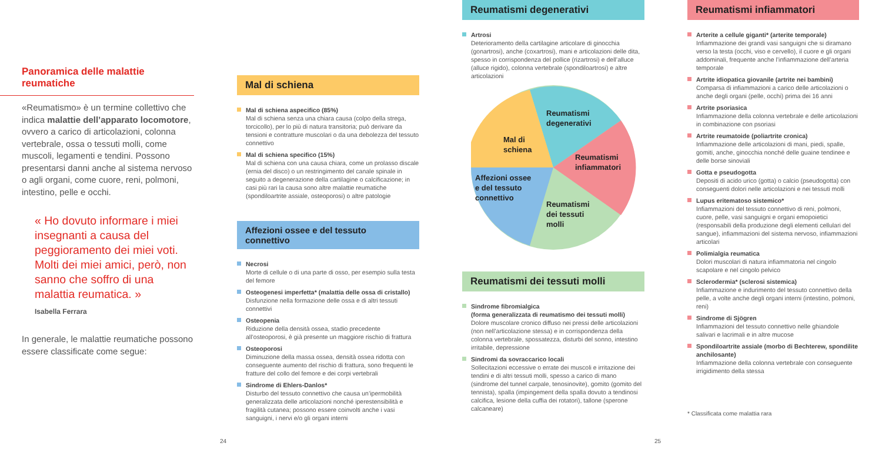Panoramica delle malattie reumatiche
«Reumatismo» è un termine collettivo che indica malattie dell’apparato locomotore, ovvero a carico di articolazioni, colonna vertebrale, ossa o tessuti molli, come muscoli, legamenti e tendini. Possono presentarsi danni anche al sistema nervoso o agli organi, come cuore, reni, polmoni, intestino, pelle e occhi.
« Ho dovuto informare i miei insegnanti a causa del peggioramento dei miei voti. Molti dei miei amici, però, non sanno che soffro di una malattia reumatica. »
Isabella Ferrara
In generale, le malattie reumatiche possono essere classificate come segue:
Mal di schiena
Mal di schiena aspecifico (85%)
Mal di schiena senza una chiara causa (colpo della strega, torcicollo), per lo più di natura transitoria; può derivare da tensioni e contratture muscolari o da una debolezza del tessuto connettivo
Mal di schiena specifico (15%)
Mal di schiena con una causa chiara, come un prolasso discale (ernia del disco) o un restringimento del canale spinale in seguito a degenerazione della cartilagine o calcificazione; in casi più rari la causa sono altre malattie reumatiche (spondiloartrite assiale, osteoporosi) o altre patologie
Affezioni ossee e del tessuto connettivo
Necrosi
Morte di cellule o di una parte di osso, per esempio sulla testa del femore
Osteogenesi imperfetta* (malattia delle ossa di cristallo)
Disfunzione nella formazione delle ossa e di altri tessuti connettivi
Osteopenia
Riduzione della densità ossea, stadio precedente all’osteoporosi, è già presente un maggiore rischio di frattura
Osteoporosi
Diminuzione della massa ossea, densità ossea ridotta con conseguente aumento del rischio di frattura, sono frequenti le fratture del collo del femore e dei corpi vertebrali
Sindrome di Ehlers-Danlos*
Disturbo del tessuto connettivo che causa un’ipermobilità generalizzata delle articolazioni nonché iperestensibilità e fragilità cutanea; possono essere coinvolti anche i vasi sanguigni, i nervi e/o gli organi interni
Reumatismi degenerativi
Artrosi
Deterioramento della cartilagine articolare di ginocchia (gonartrosi), anche (coxartrosi), mani e articolazioni delle dita, spesso in corrispondenza del pollice (rizartrosi) e dell’alluce (alluce rigido), colonna vertebrale (spondiloartrosi) e altre articolazioni
Reumatismi
degenerativi
Mal di
schiena
Reumatismi
infiammatori
Affezioni ossee
e del tessuto
connettivo
Reumatismi
dei tessuti
molli
Reumatismi dei tessuti molli
Sindrome fibromialgica
(forma generalizzata di reumatismo dei tessuti molli)
Dolore muscolare cronico diffuso nei pressi delle articolazioni (non nell’articolazione stessa) e in corrispondenza della colonna vertebrale, spossatezza, disturbi del sonno, intestino irritabile, depressione
Sindromi da sovraccarico locali
Sollecitazioni eccessive o errate dei muscoli e irritazione dei tendini e di altri tessuti molli, spesso a carico di mano (sindrome del tunnel carpale, tenosinovite), gomito (gomito del tennista), spalla (impingement della spalla dovuto a tendinosi calcifica, lesione della cuffia dei rotatori), tallone (sperone calcaneare)
Reumatismi infiammatori
Arterite a cellule giganti* (arterite temporale)
Infiammazione dei grandi vasi sanguigni che si diramano verso la testa (occhi, viso e cervello), il cuore e gli organi addominali, frequente anche l’infiammazione dell’arteria temporale
Artrite idiopatica giovanile (artrite nei bambini)
Comparsa di infiammazioni a carico delle articolazioni o anche degli organi (pelle, occhi) prima dei 16 anni
Artrite psoriasica
Infiammazione della colonna vertebrale e delle articolazioni in combinazione con psoriasi
Artrite reumatoide (poliartrite cronica)
Infiammazione delle articolazioni di mani, piedi, spalle, gomiti, anche, ginocchia nonché delle guaine tendinee e delle borse sinoviali
Gotta e pseudogotta
Depositi di acido urico (gotta) o calcio (pseudogotta) con conseguenti dolori nelle articolazioni e nei tessuti molli
Lupus eritematoso sistemico*
Infiammazioni del tessuto connettivo di reni, polmoni, cuore, pelle, vasi sanguigni e organi emopoietici (responsabili della produzione degli elementi cellulari del sangue), infiammazioni del sistema nervoso, infiammazioni articolari
Polimialgia reumatica
Dolori muscolari di natura infiammatoria nel cingolo scapolare e nel cingolo pelvico
Sclerodermia* (sclerosi sistemica)
Infiammazione e indurimento del tessuto connettivo della pelle, a volte anche degli organi interni (intestino, polmoni, reni)
Sindrome di Sjögren
Infiammazioni del tessuto connettivo nelle ghiandole salivari e lacrimali e in altre mucose
Spondiloartrite assiale (morbo di Bechterew, spondilite anchilosante)
Infiammazione della colonna vertebrale con conseguente irrigidimento della stessa
* Classificata come malattia rara
24 25